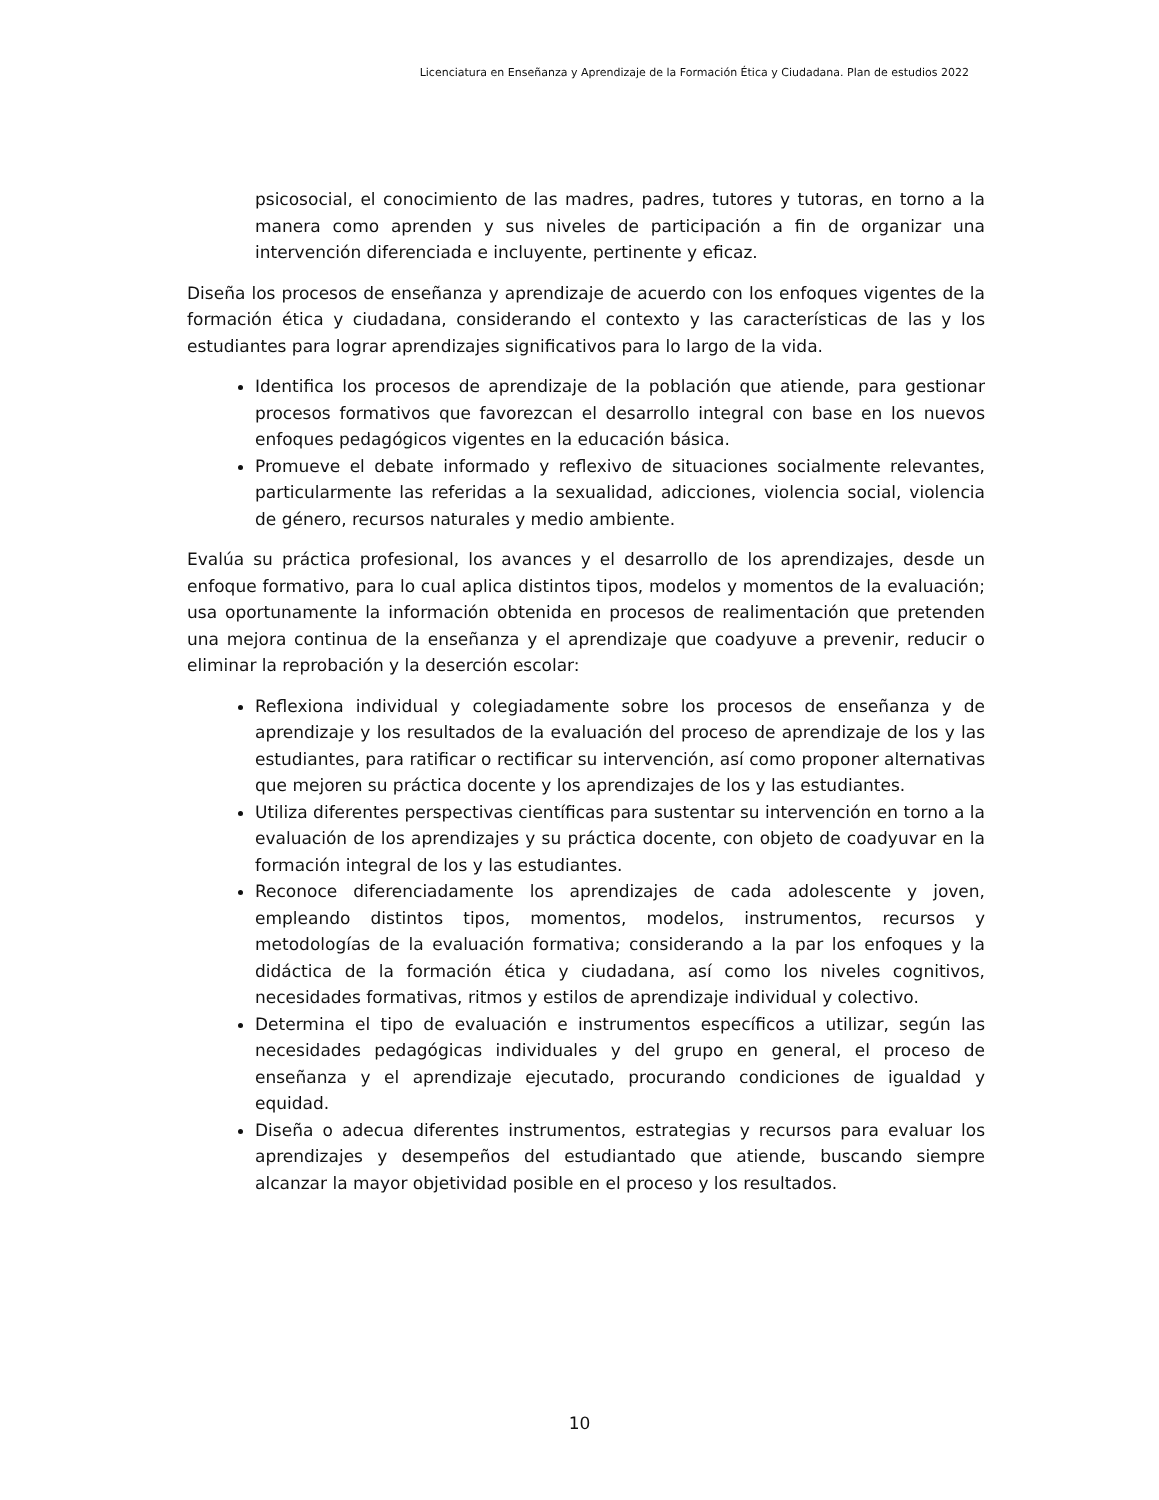Licenciatura en Enseñanza y Aprendizaje de la Formación Ética y Ciudadana. Plan de estudios 2022
psicosocial, el conocimiento de las madres, padres, tutores y tutoras, en torno a la manera como aprenden y sus niveles de participación a fin de organizar una intervención diferenciada e incluyente, pertinente y eficaz.
Diseña los procesos de enseñanza y aprendizaje de acuerdo con los enfoques vigentes de la formación ética y ciudadana, considerando el contexto y las características de las y los estudiantes para lograr aprendizajes significativos para lo largo de la vida.
Identifica los procesos de aprendizaje de la población que atiende, para gestionar procesos formativos que favorezcan el desarrollo integral con base en los nuevos enfoques pedagógicos vigentes en la educación básica.
Promueve el debate informado y reflexivo de situaciones socialmente relevantes, particularmente las referidas a la sexualidad, adicciones, violencia social, violencia de género, recursos naturales y medio ambiente.
Evalúa su práctica profesional, los avances y el desarrollo de los aprendizajes, desde un enfoque formativo, para lo cual aplica distintos tipos, modelos y momentos de la evaluación; usa oportunamente la información obtenida en procesos de realimentación que pretenden una mejora continua de la enseñanza y el aprendizaje que coadyuve a prevenir, reducir o eliminar la reprobación y la deserción escolar:
Reflexiona individual y colegiadamente sobre los procesos de enseñanza y de aprendizaje y los resultados de la evaluación del proceso de aprendizaje de los y las estudiantes, para ratificar o rectificar su intervención, así como proponer alternativas que mejoren su práctica docente y los aprendizajes de los y las estudiantes.
Utiliza diferentes perspectivas científicas para sustentar su intervención en torno a la evaluación de los aprendizajes y su práctica docente, con objeto de coadyuvar en la formación integral de los y las estudiantes.
Reconoce diferenciadamente los aprendizajes de cada adolescente y joven, empleando distintos tipos, momentos, modelos, instrumentos, recursos y metodologías de la evaluación formativa; considerando a la par los enfoques y la didáctica de la formación ética y ciudadana, así como los niveles cognitivos, necesidades formativas, ritmos y estilos de aprendizaje individual y colectivo.
Determina el tipo de evaluación e instrumentos específicos a utilizar, según las necesidades pedagógicas individuales y del grupo en general, el proceso de enseñanza y el aprendizaje ejecutado, procurando condiciones de igualdad y equidad.
Diseña o adecua diferentes instrumentos, estrategias y recursos para evaluar los aprendizajes y desempeños del estudiantado que atiende, buscando siempre alcanzar la mayor objetividad posible en el proceso y los resultados.
10